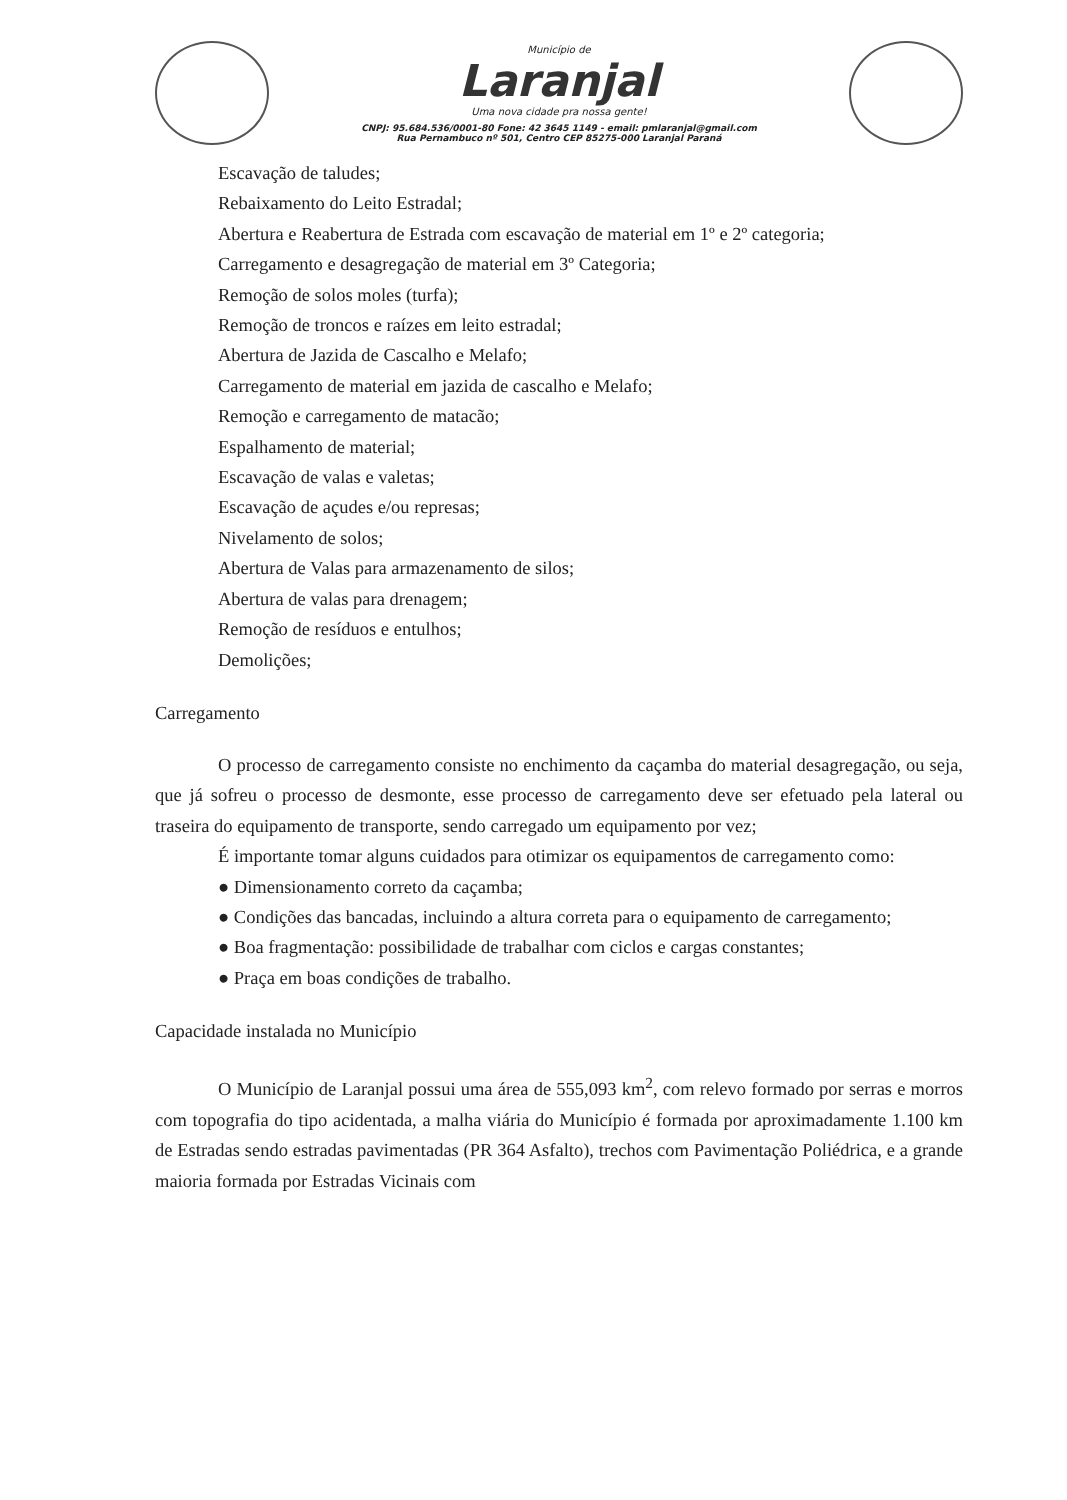Município de
Laranjal
Uma nova cidade pra nossa gente!
CNPJ: 95.684.536/0001-80 Fone: 42 3645 1149 - email: pmlaranjal@gmail.com
Rua Pernambuco nº 501, Centro CEP 85275-000 Laranjal Paraná
Escavação de taludes;
Rebaixamento do Leito Estradal;
Abertura e Reabertura de Estrada com escavação de material em 1º e 2º categoria;
Carregamento e desagregação de material em 3º Categoria;
Remoção de solos moles (turfa);
Remoção de troncos e raízes em leito estradal;
Abertura de Jazida de Cascalho e Melafo;
Carregamento de material em jazida de cascalho e Melafo;
Remoção e carregamento de matacão;
Espalhamento de material;
Escavação de valas e valetas;
Escavação de açudes e/ou represas;
Nivelamento de solos;
Abertura de Valas para armazenamento de silos;
Abertura de valas para drenagem;
Remoção de resíduos e entulhos;
Demolições;
Carregamento
O processo de carregamento consiste no enchimento da caçamba do material desagregação, ou seja, que já sofreu o processo de desmonte, esse processo de carregamento deve ser efetuado pela lateral ou traseira do equipamento de transporte, sendo carregado um equipamento por vez;
É importante tomar alguns cuidados para otimizar os equipamentos de carregamento como:
● Dimensionamento correto da caçamba;
● Condições das bancadas, incluindo a altura correta para o equipamento de carregamento;
● Boa fragmentação: possibilidade de trabalhar com ciclos e cargas constantes;
● Praça em boas condições de trabalho.
Capacidade instalada no Município
O Município de Laranjal possui uma área de 555,093 km<sup>2</sup>, com relevo formado por serras e morros com topografia do tipo acidentada, a malha viária do Município é formada por aproximadamente 1.100 km de Estradas sendo estradas pavimentadas (PR 364 Asfalto), trechos com Pavimentação Poliédrica, e a grande maioria formada por Estradas Vicinais com